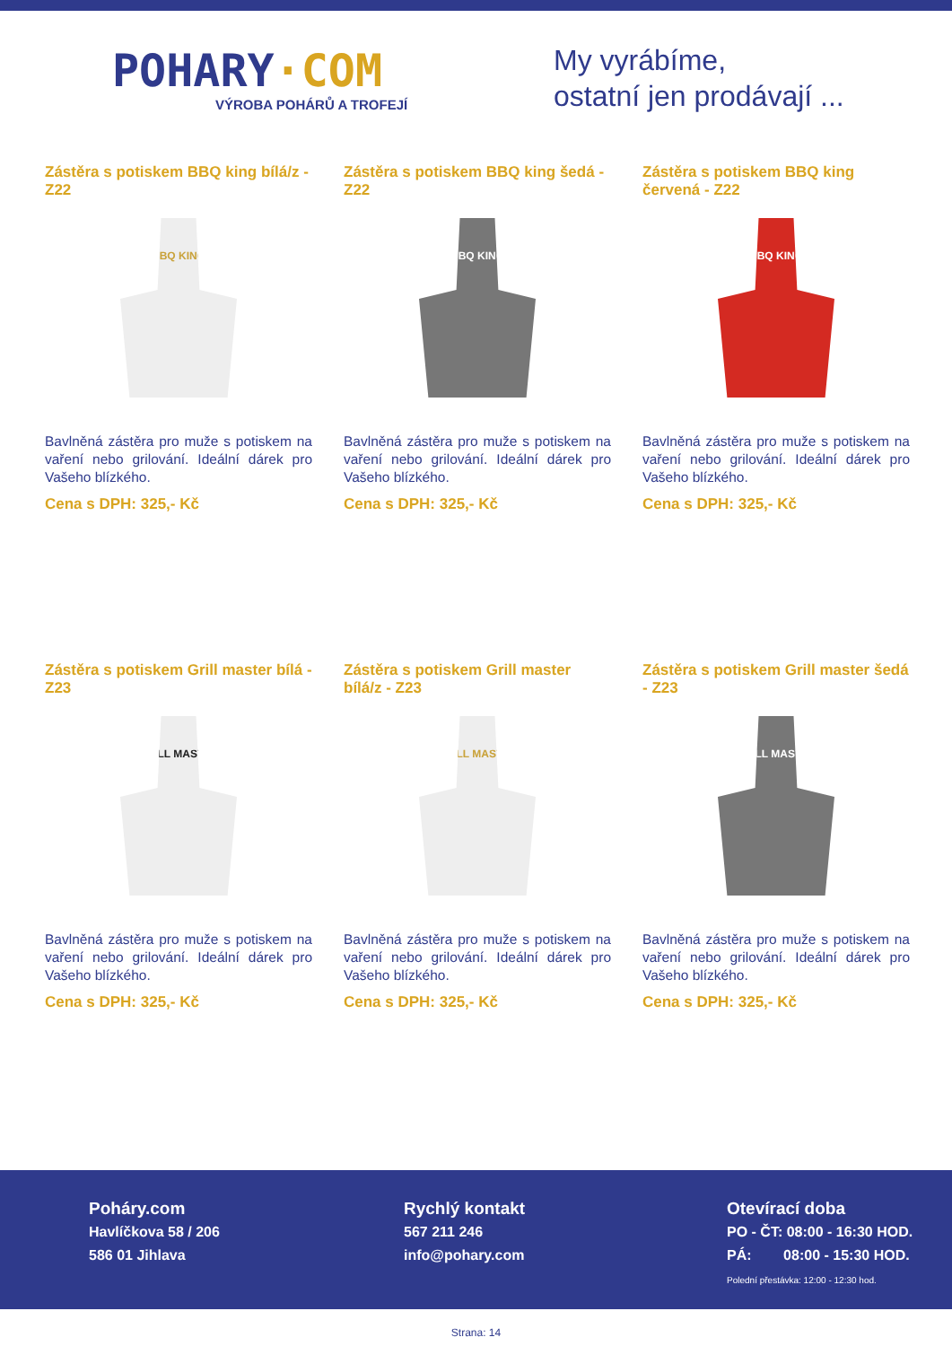POHARY·COM
VÝROBA POHÁRŮ A TROFEJÍ
My vyrábíme,
ostatní jen prodávají ...
Zástěra s potiskem BBQ king bílá/z - Z22
BBQ KING
Bavlněná zástěra pro muže s potiskem na vaření nebo grilování. Ideální dárek pro Vašeho blízkého.
Cena s DPH: 325,- Kč
Zástěra s potiskem BBQ king šedá - Z22
BBQ KING
Bavlněná zástěra pro muže s potiskem na vaření nebo grilování. Ideální dárek pro Vašeho blízkého.
Cena s DPH: 325,- Kč
Zástěra s potiskem BBQ king červená - Z22
BBQ KING
Bavlněná zástěra pro muže s potiskem na vaření nebo grilování. Ideální dárek pro Vašeho blízkého.
Cena s DPH: 325,- Kč
Zástěra s potiskem Grill master bílá - Z23
GRILL MASTER
Bavlněná zástěra pro muže s potiskem na vaření nebo grilování. Ideální dárek pro Vašeho blízkého.
Cena s DPH: 325,- Kč
Zástěra s potiskem Grill master bílá/z - Z23
GRILL MASTER
Bavlněná zástěra pro muže s potiskem na vaření nebo grilování. Ideální dárek pro Vašeho blízkého.
Cena s DPH: 325,- Kč
Zástěra s potiskem Grill master šedá - Z23
GRILL MASTER
Bavlněná zástěra pro muže s potiskem na vaření nebo grilování. Ideální dárek pro Vašeho blízkého.
Cena s DPH: 325,- Kč
Poháry.com
Havlíčkova 58 / 206
586 01 Jihlava
Rychlý kontakt
567 211 246
info@pohary.com
Otevírací doba
PO - ČT: 08:00 - 16:30 HOD.
PÁ: 08:00 - 15:30 HOD.
Polední přestávka: 12:00 - 12:30 hod.
Strana: 14